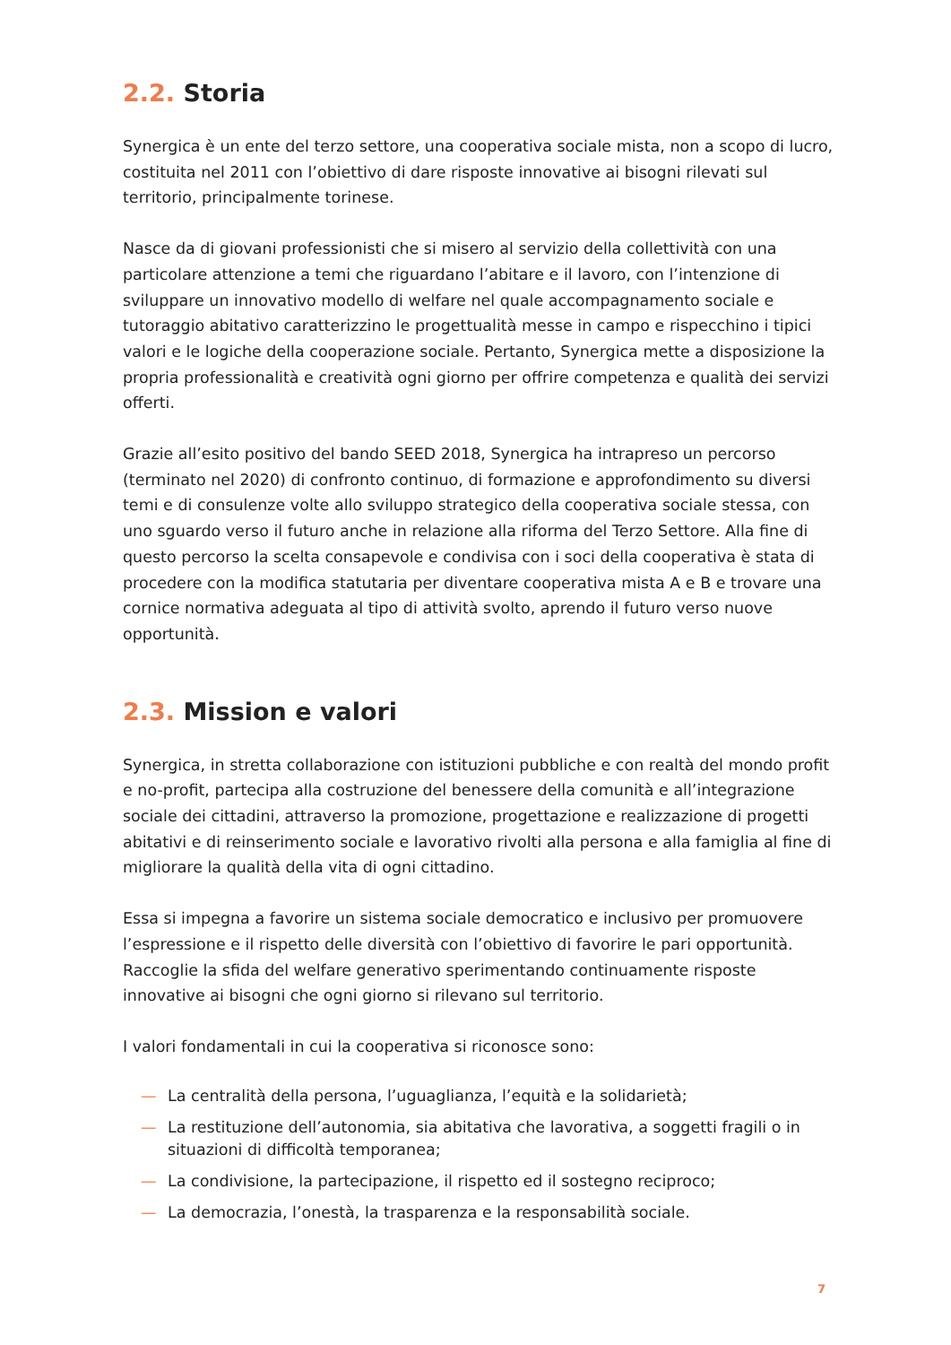2.2. Storia
Synergica è un ente del terzo settore, una cooperativa sociale mista, non a scopo di lucro, costituita nel 2011 con l’obiettivo di dare risposte innovative ai bisogni rilevati sul territorio, principalmente torinese.
Nasce da di giovani professionisti che si misero al servizio della collettività con una particolare attenzione a temi che riguardano l’abitare e il lavoro, con l’intenzione di sviluppare un innovativo modello di welfare nel quale accompagnamento sociale e tutoraggio abitativo caratterizzino le progettualità messe in campo e rispecchino i tipici valori e le logiche della cooperazione sociale. Pertanto, Synergica mette a disposizione la propria professionalità e creatività ogni giorno per offrire competenza e qualità dei servizi offerti.
Grazie all’esito positivo del bando SEED 2018, Synergica ha intrapreso un percorso (terminato nel 2020) di confronto continuo, di formazione e approfondimento su diversi temi e di consulenze volte allo sviluppo strategico della cooperativa sociale stessa, con uno sguardo verso il futuro anche in relazione alla riforma del Terzo Settore. Alla fine di questo percorso la scelta consapevole e condivisa con i soci della cooperativa è stata di procedere con la modifica statutaria per diventare cooperativa mista A e B e trovare una cornice normativa adeguata al tipo di attività svolto, aprendo il futuro verso nuove opportunità.
2.3. Mission e valori
Synergica, in stretta collaborazione con istituzioni pubbliche e con realtà del mondo profit e no-profit, partecipa alla costruzione del benessere della comunità e all’integrazione sociale dei cittadini, attraverso la promozione, progettazione e realizzazione di progetti abitativi e di reinserimento sociale e lavorativo rivolti alla persona e alla famiglia al fine di migliorare la qualità della vita di ogni cittadino.
Essa si impegna a favorire un sistema sociale democratico e inclusivo per promuovere l’espressione e il rispetto delle diversità con l’obiettivo di favorire le pari opportunità. Raccoglie la sfida del welfare generativo sperimentando continuamente risposte innovative ai bisogni che ogni giorno si rilevano sul territorio.
I valori fondamentali in cui la cooperativa si riconosce sono:
— La centralità della persona, l’uguaglianza, l’equità e la solidarietà;
— La restituzione dell’autonomia, sia abitativa che lavorativa, a soggetti fragili o in situazioni di difficoltà temporanea;
— La condivisione, la partecipazione, il rispetto ed il sostegno reciproco;
— La democrazia, l’onestà, la trasparenza e la responsabilità sociale.
7